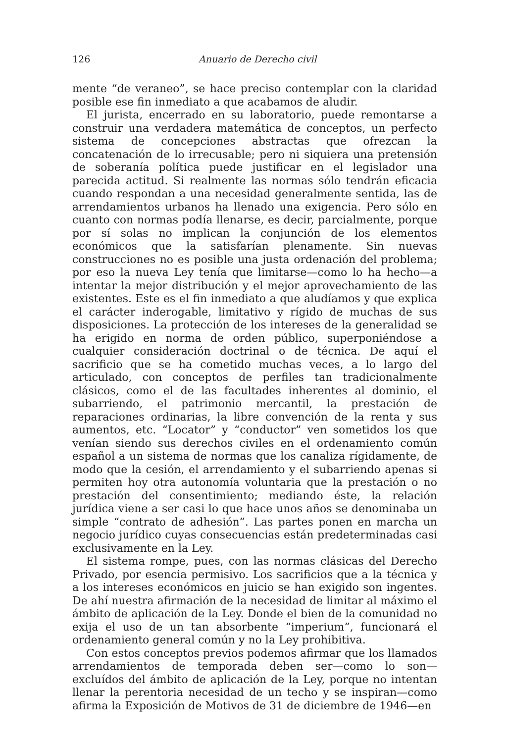126 Anuario de Derecho civil
mente “de veraneo”, se hace preciso contemplar con la claridad posible ese fin inmediato a que acabamos de aludir.
El jurista, encerrado en su laboratorio, puede remontarse a construir una verdadera matemática de conceptos, un perfecto sistema de concepciones abstractas que ofrezcan la concatenación de lo irrecusable; pero ni siquiera una pretensión de soberanía política puede justificar en el legislador una parecida actitud. Si realmente las normas sólo tendrán eficacia cuando respondan a una necesidad generalmente sentida, las de arrendamientos urbanos ha llenado una exigencia. Pero sólo en cuanto con normas podía llenarse, es decir, parcialmente, porque por sí solas no implican la conjunción de los elementos económicos que la satisfarían plenamente. Sin nuevas construcciones no es posible una justa ordenación del problema; por eso la nueva Ley tenía que limitarse—como lo ha hecho—a intentar la mejor distribución y el mejor aprovechamiento de las existentes. Este es el fin inmediato a que aludíamos y que explica el carácter inderogable, limitativo y rígido de muchas de sus disposiciones. La protección de los intereses de la generalidad se ha erigido en norma de orden público, superponiéndose a cualquier consideración doctrinal o de técnica. De aquí el sacrificio que se ha cometido muchas veces, a lo largo del articulado, con conceptos de perfiles tan tradicionalmente clásicos, como el de las facultades inherentes al dominio, el subarriendo, el patrimonio mercantil, la prestación de reparaciones ordinarias, la libre convención de la renta y sus aumentos, etc. “Locator” y “conductor” ven sometidos los que venían siendo sus derechos civiles en el ordenamiento común español a un sistema de normas que los canaliza rígidamente, de modo que la cesión, el arrendamiento y el subarriendo apenas si permiten hoy otra autonomía voluntaria que la prestación o no prestación del consentimiento; mediando éste, la relación jurídica viene a ser casi lo que hace unos años se denominaba un simple “contrato de adhesión”. Las partes ponen en marcha un negocio jurídico cuyas consecuencias están predeterminadas casi exclusivamente en la Ley.
El sistema rompe, pues, con las normas clásicas del Derecho Privado, por esencia permisivo. Los sacrificios que a la técnica y a los intereses económicos en juicio se han exigido son ingentes. De ahí nuestra afirmación de la necesidad de limitar al máximo el ámbito de aplicación de la Ley. Donde el bien de la comunidad no exija el uso de un tan absorbente “imperium”, funcionará el ordenamiento general común y no la Ley prohibitiva.
Con estos conceptos previos podemos afirmar que los llamados arrendamientos de temporada deben ser—como lo son—excluídos del ámbito de aplicación de la Ley, porque no intentan llenar la perentoria necesidad de un techo y se inspiran—como afirma la Exposición de Motivos de 31 de diciembre de 1946—en